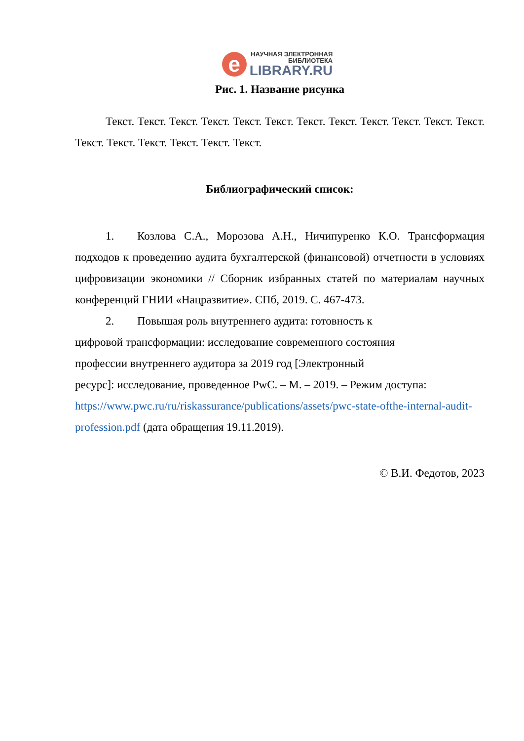e
НАУЧНАЯ ЭЛЕКТРОННАЯ
БИБЛИОТЕКА
LIBRARY.RU
Рис. 1. Название рисунка
Текст. Текст. Текст. Текст. Текст. Текст. Текст. Текст. Текст. Текст. Текст. Текст. Текст. Текст. Текст. Текст. Текст. Текст.
Библиографический список:
1. Козлова С.А., Морозова А.Н., Ничипуренко К.О. Трансформация подходов к проведению аудита бухгалтерской (финансовой) отчетности в условиях цифровизации экономики // Сборник избранных статей по материалам научных конференций ГНИИ «Нацразвитие». СПб, 2019. С. 467-473.
2. Повышая роль внутреннего аудита: готовность к
цифровой трансформации: исследование современного состояния
профессии внутреннего аудитора за 2019 год [Электронный
ресурс]: исследование, проведенное PwC. – М. – 2019. – Режим доступа: https://www.pwc.ru/ru/riskassurance/publications/assets/pwc-state-ofthe-internal-audit-profession.pdf (дата обращения 19.11.2019).
© В.И. Федотов, 2023